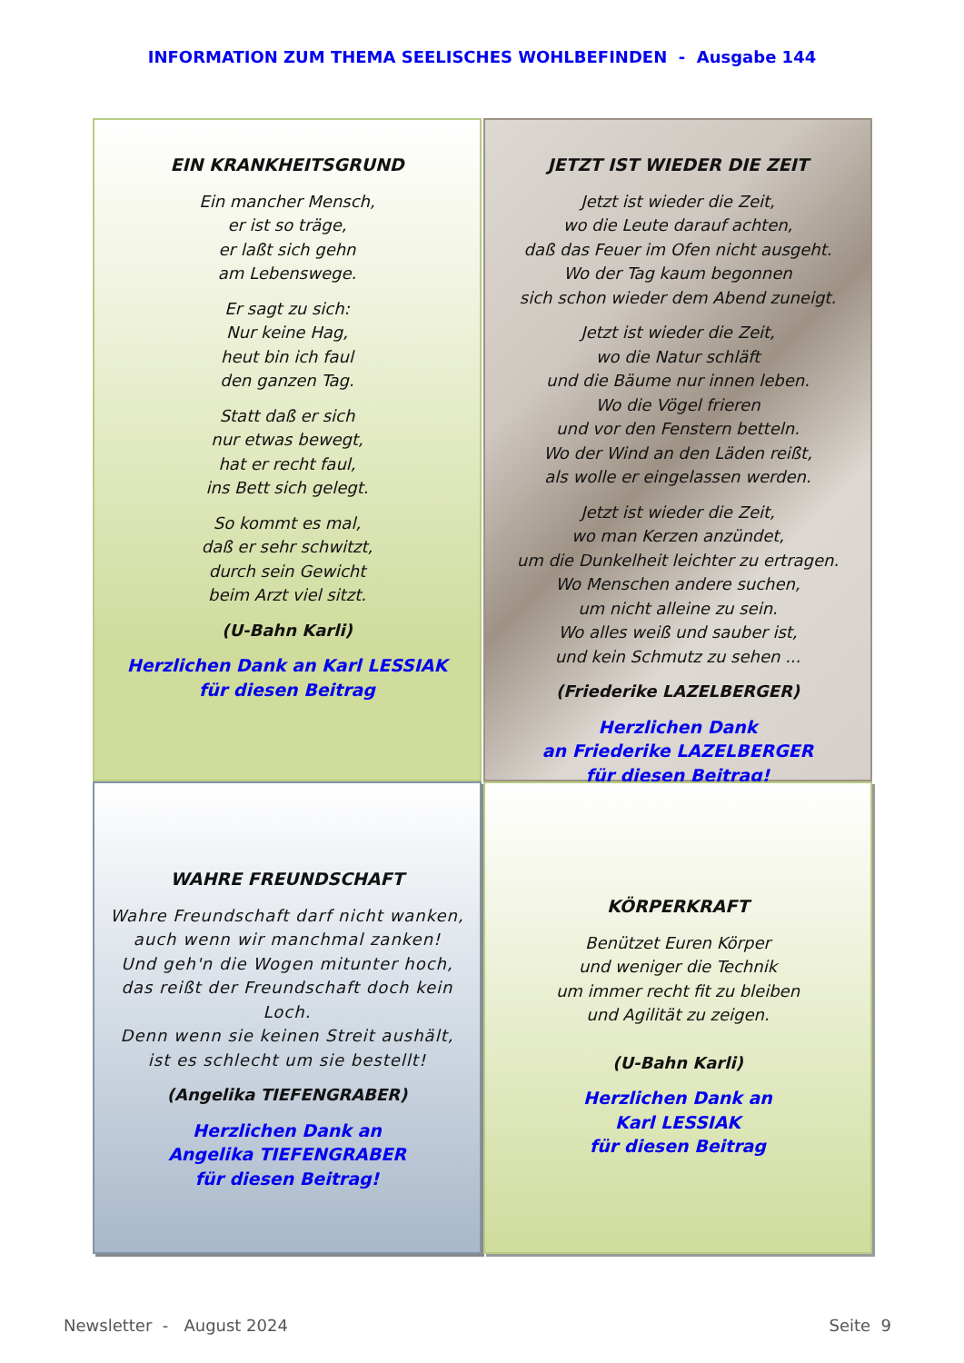INFORMATION ZUM THEMA SEELISCHES WOHLBEFINDEN - Ausgabe 144
EIN KRANKHEITSGRUND
Ein mancher Mensch,
er ist so träge,
er laßt sich gehn
am Lebenswege.
Er sagt zu sich:
Nur keine Hag,
heut bin ich faul
den ganzen Tag.
Statt daß er sich
nur etwas bewegt,
hat er recht faul,
ins Bett sich gelegt.
So kommt es mal,
daß er sehr schwitzt,
durch sein Gewicht
beim Arzt viel sitzt.
(U-Bahn Karli)
Herzlichen Dank an Karl LESSIAK
für diesen Beitrag
JETZT IST WIEDER DIE ZEIT
Jetzt ist wieder die Zeit,
wo die Leute darauf achten,
daß das Feuer im Ofen nicht ausgeht.
Wo der Tag kaum begonnen
sich schon wieder dem Abend zuneigt.
Jetzt ist wieder die Zeit,
wo die Natur schläft
und die Bäume nur innen leben.
Wo die Vögel frieren
und vor den Fenstern betteln.
Wo der Wind an den Läden reißt,
als wolle er eingelassen werden.
Jetzt ist wieder die Zeit,
wo man Kerzen anzündet,
um die Dunkelheit leichter zu ertragen.
Wo Menschen andere suchen,
um nicht alleine zu sein.
Wo alles weiß und sauber ist,
und kein Schmutz zu sehen ...
(Friederike LAZELBERGER)
Herzlichen Dank
an Friederike LAZELBERGER
für diesen Beitrag!
WAHRE FREUNDSCHAFT
Wahre Freundschaft darf nicht wanken,
auch wenn wir manchmal zanken!
Und geh'n die Wogen mitunter hoch,
das reißt der Freundschaft doch kein Loch.
Denn wenn sie keinen Streit aushält,
ist es schlecht um sie bestellt!
(Angelika TIEFENGRABER)
Herzlichen Dank an
Angelika TIEFENGRABER
für diesen Beitrag!
KÖRPERKRAFT
Benützet Euren Körper
und weniger die Technik
um immer recht fit zu bleiben
und Agilität zu zeigen.
(U-Bahn Karli)
Herzlichen Dank an
Karl LESSIAK
für diesen Beitrag
Newsletter - August 2024 Seite 9